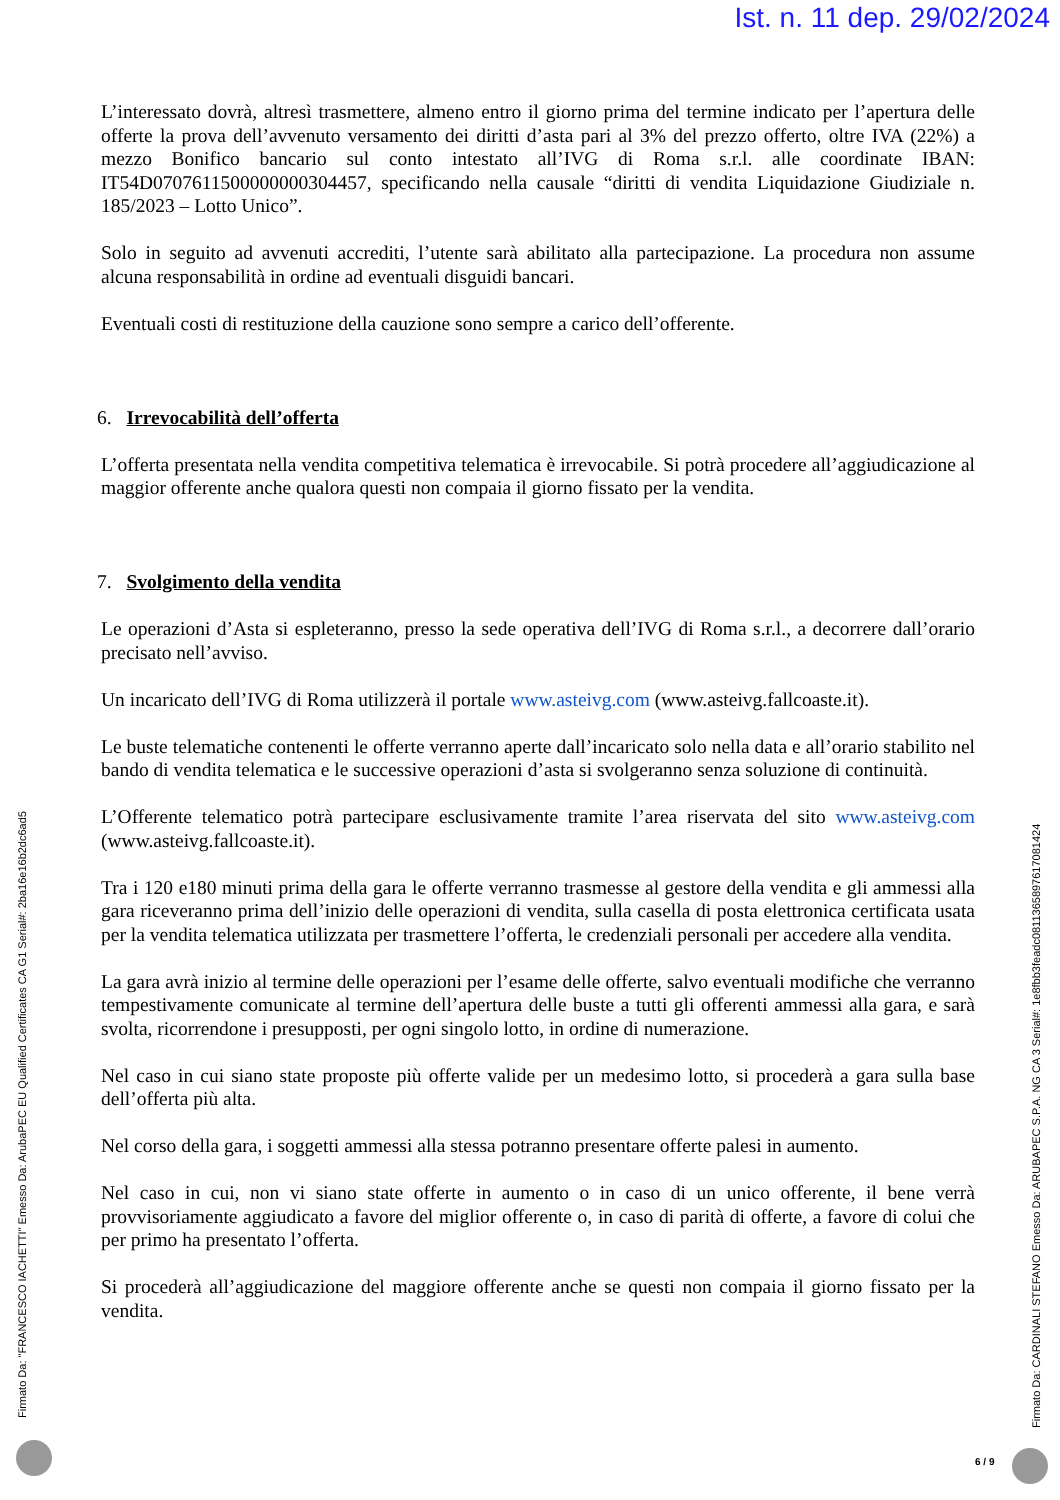Ist. n. 11 dep. 29/02/2024
L’interessato dovrà, altresì trasmettere, almeno entro il giorno prima del termine indicato per l’apertura delle offerte la prova dell’avvenuto versamento dei diritti d’asta pari al 3% del prezzo offerto, oltre IVA (22%) a mezzo Bonifico bancario sul conto intestato all’IVG di Roma s.r.l. alle coordinate IBAN: IT54D0707611500000000304457, specificando nella causale “diritti di vendita Liquidazione Giudiziale n. 185/2023 – Lotto Unico”.
Solo in seguito ad avvenuti accrediti, l’utente sarà abilitato alla partecipazione. La procedura non assume alcuna responsabilità in ordine ad eventuali disguidi bancari.
Eventuali costi di restituzione della cauzione sono sempre a carico dell’offerente.
6. Irrevocabilità dell’offerta
L’offerta presentata nella vendita competitiva telematica è irrevocabile. Si potrà procedere all’aggiudicazione al maggior offerente anche qualora questi non compaia il giorno fissato per la vendita.
7. Svolgimento della vendita
Le operazioni d’Asta si espleteranno, presso la sede operativa dell’IVG di Roma s.r.l., a decorrere dall’orario precisato nell’avviso.
Un incaricato dell’IVG di Roma utilizzerà il portale www.asteivg.com (www.asteivg.fallcoaste.it).
Le buste telematiche contenenti le offerte verranno aperte dall’incaricato solo nella data e all’orario stabilito nel bando di vendita telematica e le successive operazioni d’asta si svolgeranno senza soluzione di continuità.
L’Offerente telematico potrà partecipare esclusivamente tramite l’area riservata del sito www.asteivg.com (www.asteivg.fallcoaste.it).
Tra i 120 e180 minuti prima della gara le offerte verranno trasmesse al gestore della vendita e gli ammessi alla gara riceveranno prima dell’inizio delle operazioni di vendita, sulla casella di posta elettronica certificata usata per la vendita telematica utilizzata per trasmettere l’offerta, le credenziali personali per accedere alla vendita.
La gara avrà inizio al termine delle operazioni per l’esame delle offerte, salvo eventuali modifiche che verranno tempestivamente comunicate al termine dell’apertura delle buste a tutti gli offerenti ammessi alla gara, e sarà svolta, ricorrendone i presupposti, per ogni singolo lotto, in ordine di numerazione.
Nel caso in cui siano state proposte più offerte valide per un medesimo lotto, si procederà a gara sulla base dell’offerta più alta.
Nel corso della gara, i soggetti ammessi alla stessa potranno presentare offerte palesi in aumento.
Nel caso in cui, non vi siano state offerte in aumento o in caso di un unico offerente, il bene verrà provvisoriamente aggiudicato a favore del miglior offerente o, in caso di parità di offerte, a favore di colui che per primo ha presentato l’offerta.
Si procederà all’aggiudicazione del maggiore offerente anche se questi non compaia il giorno fissato per la vendita.
Firmato Da: "FRANCESCO IACHETTI" Emesso Da: ArubaPEC EU Qualified Certificates CA G1 Serial#: 2ba16e16b2dc6ad5
Firmato Da: CARDINALI STEFANO Emesso Da: ARUBAPEC S.P.A. NG CA 3 Serial#: 1e8fbb3feadc0811365897617081424
6 / 9